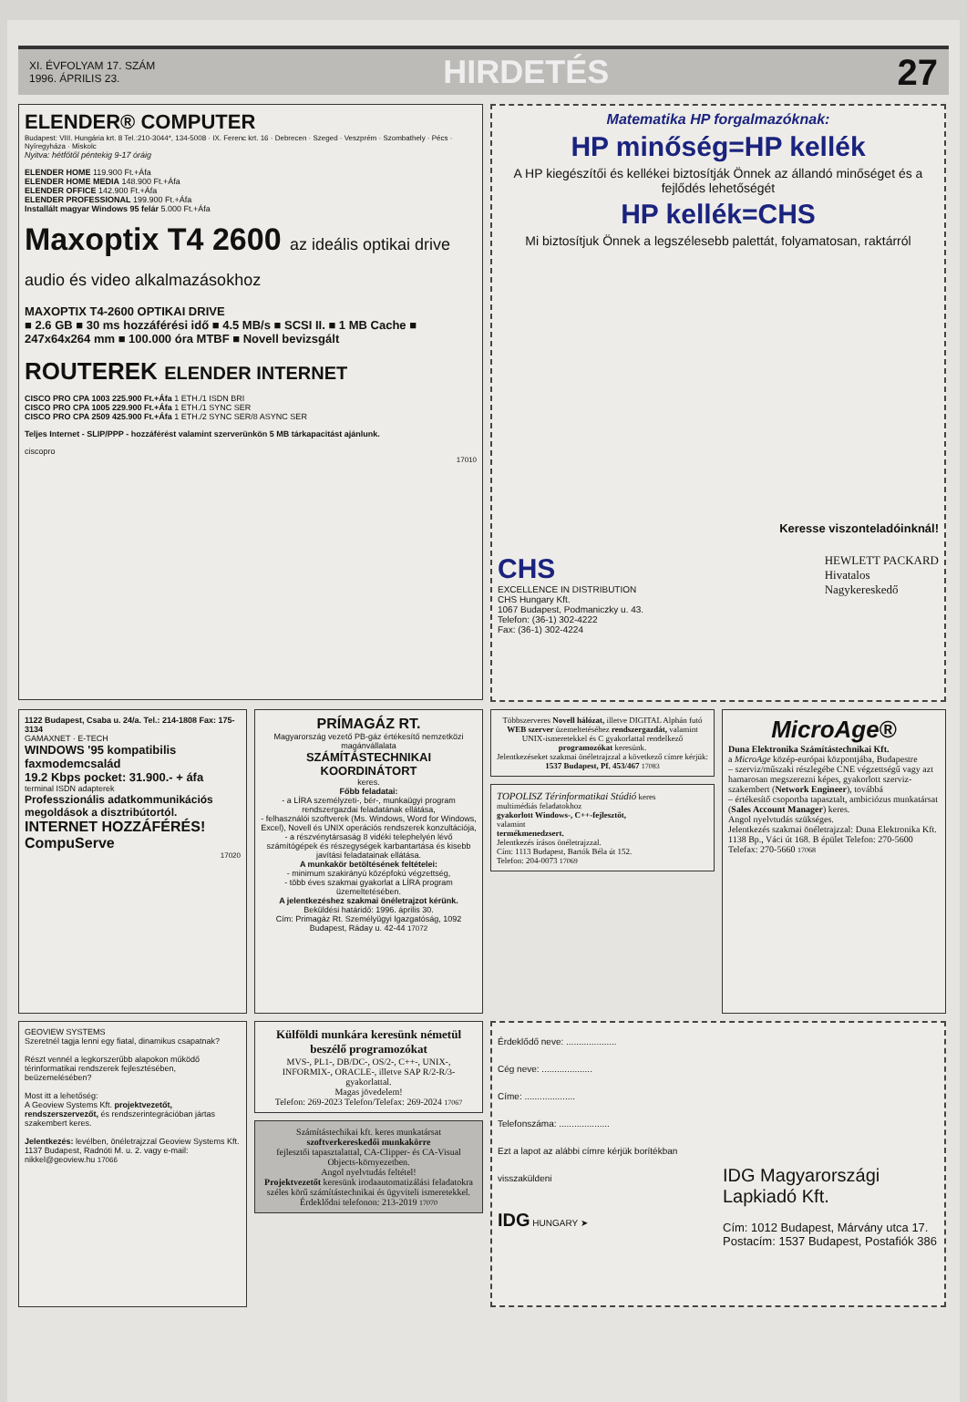XI. ÉVFOLYAM 17. SZÁM
1996. ÁPRILIS 23.
HIRDETÉS 27
ELENDER® COMPUTER
Budapest: VIII. Hungária krt. 8 Tel.:210-3044*, 134-5008 · IX. Ferenc krt. 16 · Debrecen · Szeged · Veszprém · Szombathely · Pécs · Nyíregyháza · Miskolc
Nyitva: hétfőtől péntekig 9-17 óráig
ELENDER HOME 119.900 Ft.+Áfa
ELENDER HOME MEDIA 148.900 Ft.+Áfa
ELENDER OFFICE 142.900 Ft.+Áfa
ELENDER PROFESSIONAL 199.900 Ft.+Áfa
Installált magyar Windows 95 felár 5.000 Ft.+Áfa
Maxoptix T4 2600 az ideális optikai drive audio és video alkalmazásokhoz
MAXOPTIX T4-2600 OPTIKAI DRIVE
■ 2.6 GB ■ 30 ms hozzáférési idő ■ 4.5 MB/s ■ SCSI II. ■ 1 MB Cache ■ 247x64x264 mm ■ 100.000 óra MTBF ■ Novell bevizsgált
ROUTEREK ELENDER INTERNET
CISCO PRO CPA 1003 225.900 Ft.+Áfa 1 ETH./1 ISDN BRI
CISCO PRO CPA 1005 229.900 Ft.+Áfa 1 ETH./1 SYNC SER
CISCO PRO CPA 2509 425.900 Ft.+Áfa 1 ETH./2 SYNC SER/8 ASYNC SER
Teljes Internet - SLIP/PPP - hozzáférést valamint szerverünkön 5 MB tárkapacitást ajánlunk.
ciscopro
17010
Matematika HP forgalmazóknak:
HP minőség=HP kellék
A HP kiegészítői és kellékei biztosítják Önnek az állandó minőséget és a fejlődés lehetőségét
HP kellék=CHS
Mi biztosítjuk Önnek a legszélesebb palettát, folyamatosan, raktárról
Keresse viszonteladóinknál!
CHS
EXCELLENCE IN DISTRIBUTION
CHS Hungary Kft.
1067 Budapest, Podmaniczky u. 43.
Telefon: (36-1) 302-4222
Fax: (36-1) 302-4224
HEWLETT PACKARD
Hivatalos
Nagykereskedő
1122 Budapest, Csaba u. 24/a. Tel.: 214-1808 Fax: 175-3134
GAMAXNET · E-TECH
WINDOWS '95 kompatibilis faxmodemcsalád
19.2 Kbps pocket: 31.900.- + áfa
terminal ISDN adapterek
Professzionális adatkommunikációs megoldások a disztribútortól.
INTERNET HOZZÁFÉRÉS! CompuServe
17020
PRÍMAGÁZ RT.
Magyarország vezető PB-gáz értékesítő nemzetközi magánvállalata
SZÁMÍTÁSTECHNIKAI KOORDINÁTORT
keres.
Főbb feladatai:
- a LÍRA személyzeti-, bér-, munkaügyi program rendszergazdai feladatának ellátása,
- felhasználói szoftverek (Ms. Windows, Word for Windows, Excel), Novell és UNIX operációs rendszerek konzultációja,
- a részvénytársaság 8 vidéki telephelyén lévő számítógépek és részegységek karbantartása és kisebb javítási feladatainak ellátása.
A munkakör betöltésének feltételei:
- minimum szakirányú középfokú végzettség,
- több éves szakmai gyakorlat a LÍRA program üzemeltetésében.
A jelentkezéshez szakmai önéletrajzot kérünk.
Beküldési határidő: 1996. április 30.
Cím: Primagáz Rt. Személyügyi Igazgatóság, 1092 Budapest, Ráday u. 42-44 17072
Többszerveres Novell hálózat, illetve DIGITAL Alphán futó WEB szerver üzemeltetéséhez rendszergazdát, valamint UNIX-ismeretekkel és C gyakorlattal rendelkező programozókat keresünk.
Jelentkezéseket szakmai önéletrajzzal a következő címre kérjük:
1537 Budapest, Pf. 453/467 17083
TOPOLISZ Térinformatikai Stúdió keres
multimédiás feladatokhoz
gyakorlott Windows-, C++-fejlesztőt,
valamint
termékmenedzsert.
Jelentkezés írásos önéletrajzzal.
Cím: 1113 Budapest, Bartók Béla út 152.
Telefon: 204-0073 17069
MicroAge®
Duna Elektronika Számítástechnikai Kft.
a MicroAge közép-európai központjába, Budapestre
– szerviz/műszaki részlegébe CNE végzettségű vagy azt hamarosan megszerezni képes, gyakorlott szerviz-szakembert (Network Engineer), továbbá
– értékesítő csoportba tapasztalt, ambiciózus munkatársat (Sales Account Manager) keres.
Angol nyelvtudás szükséges.
Jelentkezés szakmai önéletrajzzal: Duna Elektronika Kft. 1138 Bp., Váci út 168. B épület Telefon: 270-5600 Telefax: 270-5660 17068
GEOVIEW SYSTEMS
Szeretnél tagja lenni egy fiatal, dinamikus csapatnak?
Részt vennél a legkorszerűbb alapokon működő térinformatikai rendszerek fejlesztésében, beüzemelésében?
Most itt a lehetőség:
A Geoview Systems Kft. projektvezetőt, rendszerszervezőt, és rendszerintegrációban jártas szakembert keres.
Jelentkezés: levélben, önéletrajzzal Geoview Systems Kft. 1137 Budapest, Radnóti M. u. 2. vagy e-mail: nikkel@geoview.hu 17066
Külföldi munkára keresünk németül beszélő programozókat
MVS-, PL1-, DB/DC-, OS/2-, C++-, UNIX-, INFORMIX-, ORACLE-, illetve SAP R/2-R/3-gyakorlattal.
Magas jövedelem!
Telefon: 269-2023 Telefon/Telefax: 269-2024 17067
Számítástechikai kft. keres munkatársat
szoftverkereskedői munkakörre
fejlesztői tapasztalattal, CA-Clipper- és CA-Visual Objects-környezetben.
Angol nyelvtudás feltétel!
Projektvezetőt keresünk irodaautomatizálási feladatokra széles körű számítástechnikai és ügyviteli ismeretekkel.
Érdeklődni telefonon: 213-2019 17070
Érdeklődő neve: ....................
Cég neve: ....................
Címe: ....................
Telefonszáma: ....................
Ezt a lapot az alábbi címre kérjük borítékban visszaküldeni
IDG HUNGARY ➤
IDG Magyarországi Lapkiadó Kft.
Cím: 1012 Budapest, Márvány utca 17.
Postacím: 1537 Budapest, Postafiók 386